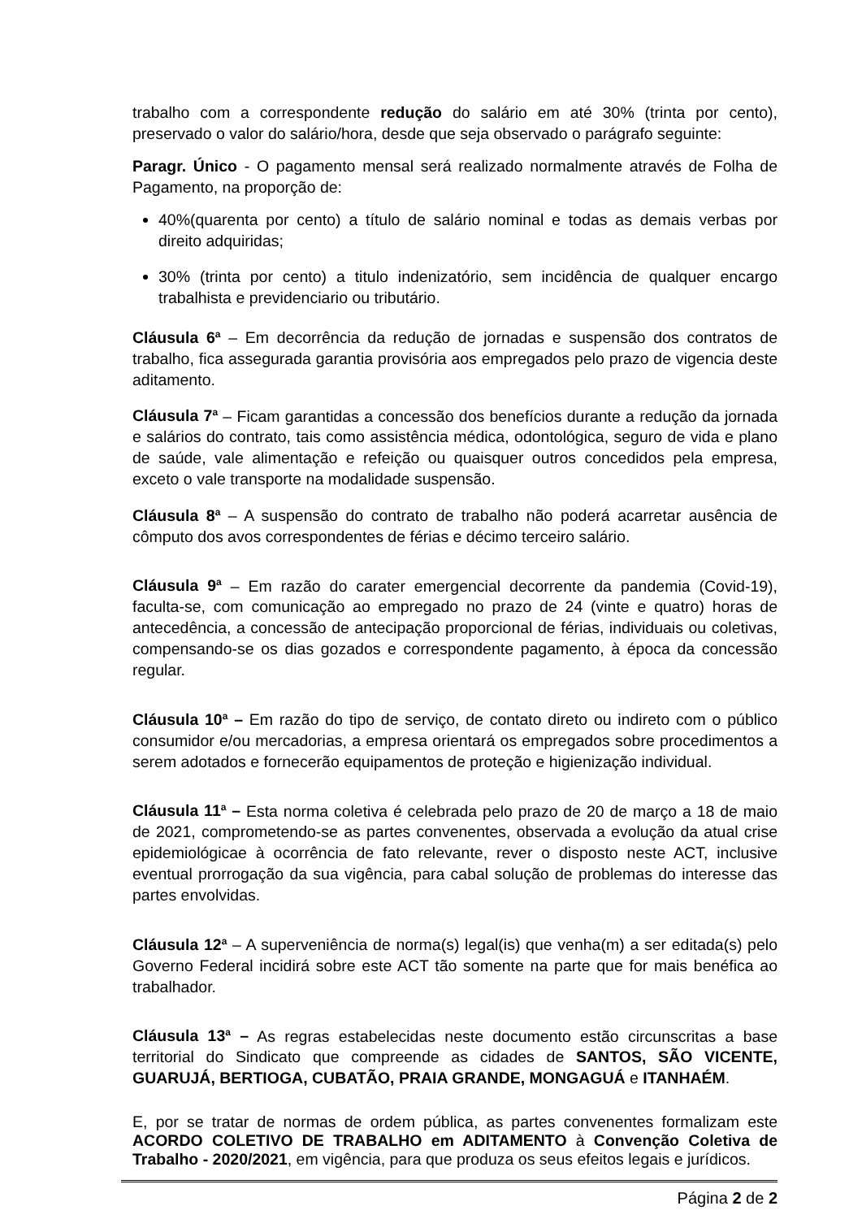trabalho com a correspondente redução do salário em até 30% (trinta por cento), preservado o valor do salário/hora, desde que seja observado o parágrafo seguinte:
Paragr. Único - O pagamento mensal será realizado normalmente através de Folha de Pagamento, na proporção de:
40%(quarenta por cento) a título de salário nominal e todas as demais verbas por direito adquiridas;
30% (trinta por cento) a titulo indenizatório, sem incidência de qualquer encargo trabalhista e previdenciario ou tributário.
Cláusula 6<sup>a</sup> – Em decorrência da redução de jornadas e suspensão dos contratos de trabalho, fica assegurada garantia provisória aos empregados pelo prazo de vigencia deste aditamento.
Cláusula 7<sup>a</sup> – Ficam garantidas a concessão dos benefícios durante a redução da jornada e salários do contrato, tais como assistência médica, odontológica, seguro de vida e plano de saúde, vale alimentação e refeição ou quaisquer outros concedidos pela empresa, exceto o vale transporte na modalidade suspensão.
Cláusula 8<sup>a</sup> – A suspensão do contrato de trabalho não poderá acarretar ausência de cômputo dos avos correspondentes de férias e décimo terceiro salário.
Cláusula 9<sup>a</sup> – Em razão do carater emergencial decorrente da pandemia (Covid-19), faculta-se, com comunicação ao empregado no prazo de 24 (vinte e quatro) horas de antecedência, a concessão de antecipação proporcional de férias, individuais ou coletivas, compensando-se os dias gozados e correspondente pagamento, à época da concessão regular.
Cláusula 10<sup>a</sup> – Em razão do tipo de serviço, de contato direto ou indireto com o público consumidor e/ou mercadorias, a empresa orientará os empregados sobre procedimentos a serem adotados e fornecerão equipamentos de proteção e higienização individual.
Cláusula 11<sup>a</sup> – Esta norma coletiva é celebrada pelo prazo de 20 de março a 18 de maio de 2021, comprometendo-se as partes convenentes, observada a evolução da atual crise epidemiológicae à ocorrência de fato relevante, rever o disposto neste ACT, inclusive eventual prorrogação da sua vigência, para cabal solução de problemas do interesse das partes envolvidas.
Cláusula 12<sup>a</sup> – A superveniência de norma(s) legal(is) que venha(m) a ser editada(s) pelo Governo Federal incidirá sobre este ACT tão somente na parte que for mais benéfica ao trabalhador.
Cláusula 13<sup>a</sup> – As regras estabelecidas neste documento estão circunscritas a base territorial do Sindicato que compreende as cidades de SANTOS, SÃO VICENTE, GUARUJÁ, BERTIOGA, CUBATÃO, PRAIA GRANDE, MONGAGUÁ e ITANHAÉM.
E, por se tratar de normas de ordem pública, as partes convenentes formalizam este ACORDO COLETIVO DE TRABALHO em ADITAMENTO à Convenção Coletiva de Trabalho - 2020/2021, em vigência, para que produza os seus efeitos legais e jurídicos.
Página 2 de 2